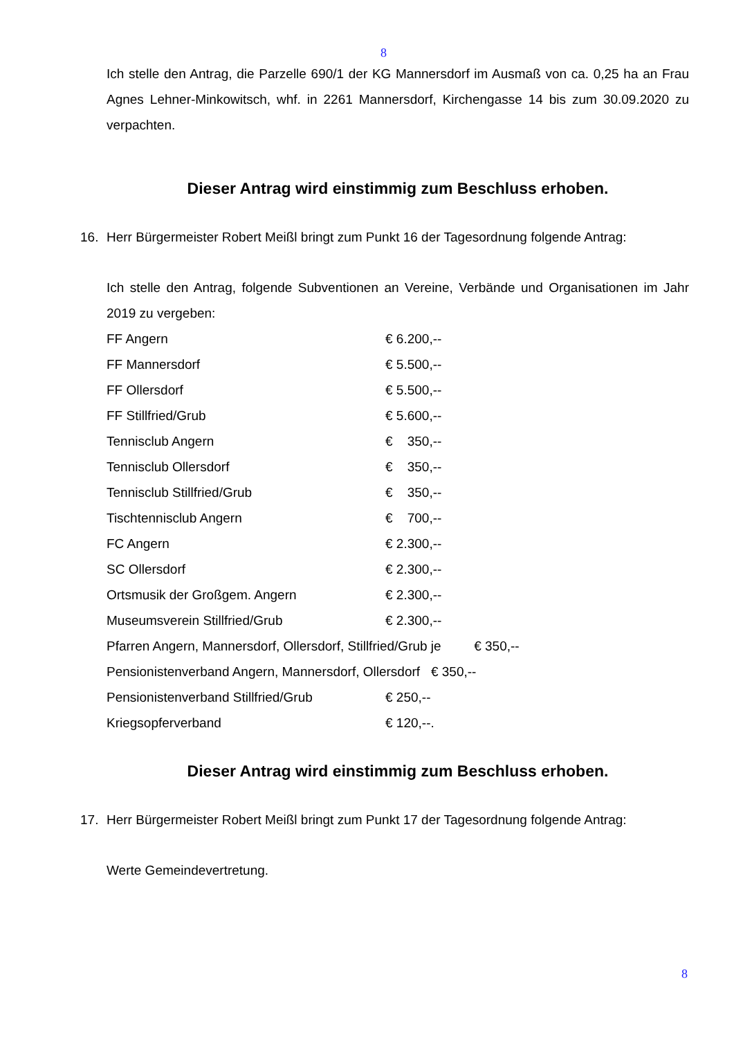8
Ich stelle den Antrag, die Parzelle 690/1 der KG Mannersdorf im Ausmaß von ca. 0,25 ha an Frau Agnes Lehner-Minkowitsch, whf. in 2261 Mannersdorf, Kirchengasse 14 bis zum 30.09.2020 zu verpachten.
Dieser Antrag wird einstimmig zum Beschluss erhoben.
16. Herr Bürgermeister Robert Meißl bringt zum Punkt 16 der Tagesordnung folgende Antrag:
Ich stelle den Antrag, folgende Subventionen an Vereine, Verbände und Organisationen im Jahr 2019 zu vergeben:
FF Angern € 6.200,--
FF Mannersdorf € 5.500,--
FF Ollersdorf € 5.500,--
FF Stillfried/Grub € 5.600,--
Tennisclub Angern € 350,--
Tennisclub Ollersdorf € 350,--
Tennisclub Stillfried/Grub € 350,--
Tischtennisclub Angern € 700,--
FC Angern € 2.300,--
SC Ollersdorf € 2.300,--
Ortsmusik der Großgem. Angern € 2.300,--
Museumsverein Stillfried/Grub € 2.300,--
Pfarren Angern, Mannersdorf, Ollersdorf, Stillfried/Grub je € 350,--
Pensionistenverband Angern, Mannersdorf, Ollersdorf € 350,--
Pensionistenverband Stillfried/Grub € 250,--
Kriegsopferverband € 120,--.
Dieser Antrag wird einstimmig zum Beschluss erhoben.
17. Herr Bürgermeister Robert Meißl bringt zum Punkt 17 der Tagesordnung folgende Antrag:
Werte Gemeindevertretung.
8